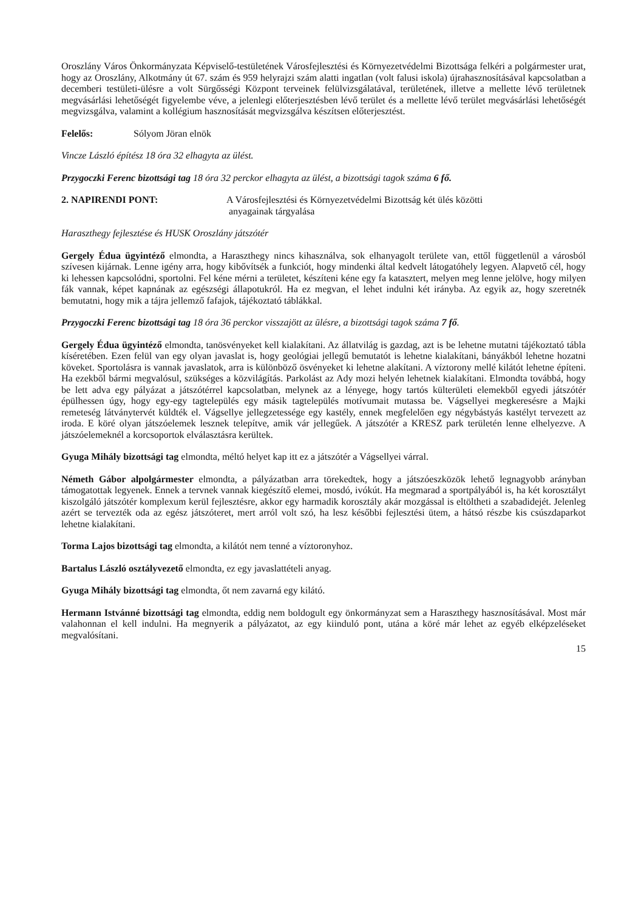Oroszlány Város Önkormányzata Képviselő-testületének Városfejlesztési és Környezetvédelmi Bizottsága felkéri a polgármester urat, hogy az Oroszlány, Alkotmány út 67. szám és 959 helyrajzi szám alatti ingatlan (volt falusi iskola) újrahasznosításával kapcsolatban a decemberi testületi-ülésre a volt Sürgősségi Központ terveinek felülvizsgálatával, területének, illetve a mellette lévő területnek megvásárlási lehetőségét figyelembe véve, a jelenlegi előterjesztésben lévő terület és a mellette lévő terület megvásárlási lehetőségét megvizsgálva, valamint a kollégium hasznosítását megvizsgálva készítsen előterjesztést.
Felelős: Sólyom Jöran elnök
Vincze László építész 18 óra 32 elhagyta az ülést.
Przygoczki Ferenc bizottsági tag 18 óra 32 perckor elhagyta az ülést, a bizottsági tagok száma 6 fő.
2. NAPIRENDI PONT: A Városfejlesztési és Környezetvédelmi Bizottság két ülés közötti
anyagainak tárgyalása
Haraszthegy fejlesztése és HUSK Oroszlány játszótér
Gergely Édua ügyintéző elmondta, a Haraszthegy nincs kihasználva, sok elhanyagolt területe van, ettől függetlenül a városból szívesen kijárnak. Lenne igény arra, hogy kibővítsék a funkciót, hogy mindenki által kedvelt látogatóhely legyen. Alapvető cél, hogy ki lehessen kapcsolódni, sportolni. Fel kéne mérni a területet, készíteni kéne egy fa katasztert, melyen meg lenne jelölve, hogy milyen fák vannak, képet kapnának az egészségi állapotukról. Ha ez megvan, el lehet indulni két irányba. Az egyik az, hogy szeretnék bemutatni, hogy mik a tájra jellemző fafajok, tájékoztató táblákkal.
Przygoczki Ferenc bizottsági tag 18 óra 36 perckor visszajött az ülésre, a bizottsági tagok száma 7 fő.
Gergely Édua ügyintéző elmondta, tanösvényeket kell kialakítani. Az állatvilág is gazdag, azt is be lehetne mutatni tájékoztató tábla kíséretében. Ezen felül van egy olyan javaslat is, hogy geológiai jellegű bemutatót is lehetne kialakítani, bányákból lehetne hozatni köveket. Sportolásra is vannak javaslatok, arra is különböző ösvényeket ki lehetne alakítani. A víztorony mellé kilátót lehetne építeni. Ha ezekből bármi megvalósul, szükséges a közvilágítás. Parkolást az Ady mozi helyén lehetnek kialakítani. Elmondta továbbá, hogy be lett adva egy pályázat a játszótérrel kapcsolatban, melynek az a lényege, hogy tartós külterületi elemekből egyedi játszótér épülhessen úgy, hogy egy-egy tagtelepülés egy másik tagtelepülés motívumait mutassa be. Vágsellyei megkeresésre a Majki remeteség látványtervét küldték el. Vágsellye jellegzetessége egy kastély, ennek megfelelően egy négybástyás kastélyt tervezett az iroda. E köré olyan játszóelemek lesznek telepítve, amik vár jellegűek. A játszótér a KRESZ park területén lenne elhelyezve. A játszóelemeknél a korcsoportok elválasztásra kerültek.
Gyuga Mihály bizottsági tag elmondta, méltó helyet kap itt ez a játszótér a Vágsellyei várral.
Németh Gábor alpolgármester elmondta, a pályázatban arra törekedtek, hogy a játszóeszközök lehető legnagyobb arányban támogatottak legyenek. Ennek a tervnek vannak kiegészítő elemei, mosdó, ivókút. Ha megmarad a sportpályából is, ha két korosztályt kiszolgáló játszótér komplexum kerül fejlesztésre, akkor egy harmadik korosztály akár mozgással is eltöltheti a szabadidejét. Jelenleg azért se tervezték oda az egész játszóteret, mert arról volt szó, ha lesz későbbi fejlesztési ütem, a hátsó részbe kis csúszdaparkot lehetne kialakítani.
Torma Lajos bizottsági tag elmondta, a kilátót nem tenné a víztoronyhoz.
Bartalus László osztályvezető elmondta, ez egy javaslattételi anyag.
Gyuga Mihály bizottsági tag elmondta, őt nem zavarná egy kilátó.
Hermann Istvánné bizottsági tag elmondta, eddig nem boldogult egy önkormányzat sem a Haraszthegy hasznosításával. Most már valahonnan el kell indulni. Ha megnyerik a pályázatot, az egy kiinduló pont, utána a köré már lehet az egyéb elképzeléseket megvalósítani.
15